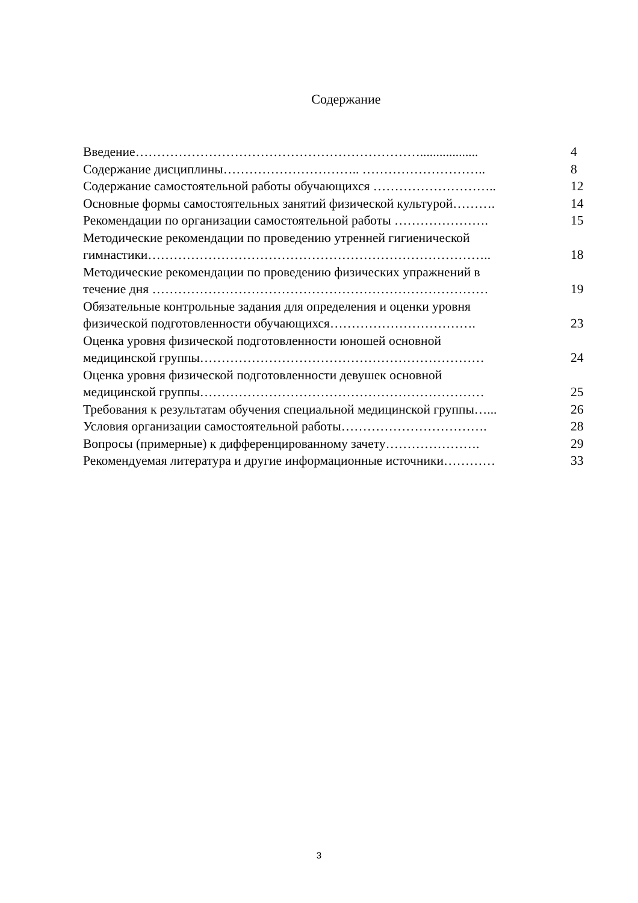Содержание
| Введение………………………………………………………….................. | 4 |
| Содержание дисциплины………………………….. ……………………….. | 8 |
| Содержание самостоятельной работы обучающихся ……………………….. | 12 |
| Основные формы самостоятельных занятий физической культурой………. | 14 |
| Рекомендации по организации самостоятельной работы …………………. | 15 |
| Методические рекомендации по проведению утренней гигиенической гимнастики…………………………………………………………………….. | 18 |
| Методические рекомендации по проведению физических упражнений в течение дня …………………………………………………………………… | 19 |
| Обязательные контрольные задания для определения и оценки уровня физической подготовленности обучающихся……………………………. | 23 |
| Оценка уровня физической подготовленности юношей основной медицинской группы………………………………………………………… | 24 |
| Оценка уровня физической подготовленности девушек основной медицинской группы………………………………………………………… | 25 |
| Требования к результатам обучения специальной медицинской группы…... | 26 |
| Условия организации самостоятельной работы……………………………. | 28 |
| Вопросы (примерные) к дифференцированному зачету…………………. | 29 |
| Рекомендуемая литература и другие информационные источники………… | 33 |
3